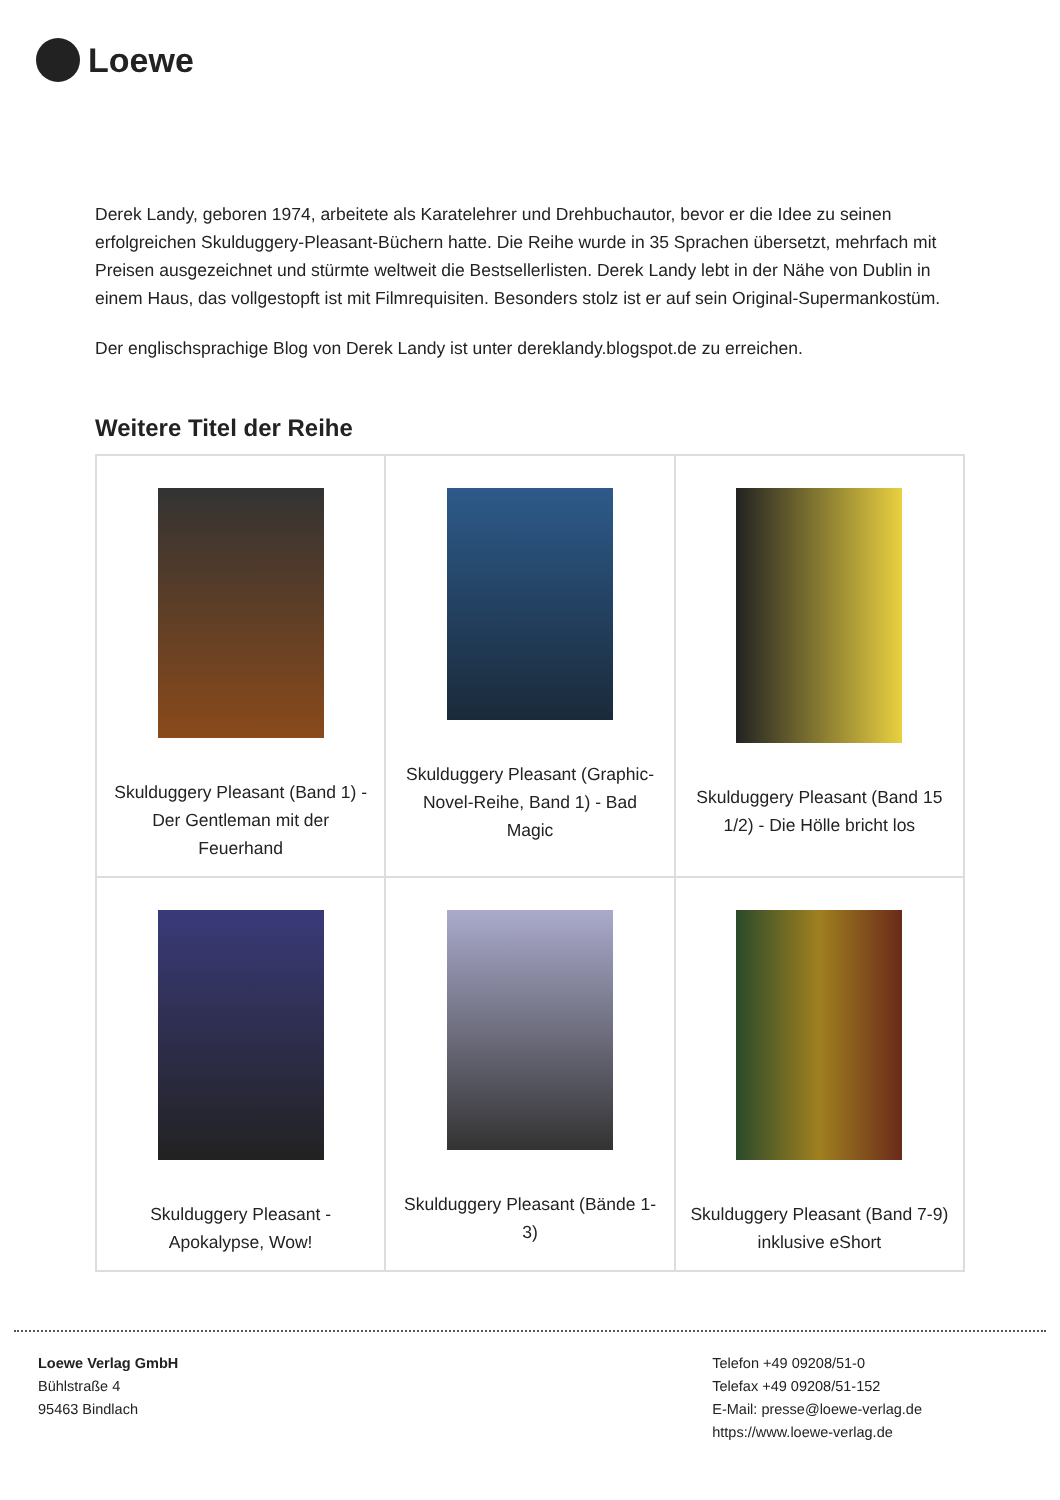Loewe
Derek Landy, geboren 1974, arbeitete als Karatelehrer und Drehbuchautor, bevor er die Idee zu seinen erfolgreichen Skulduggery-Pleasant-Büchern hatte. Die Reihe wurde in 35 Sprachen übersetzt, mehrfach mit Preisen ausgezeichnet und stürmte weltweit die Bestsellerlisten. Derek Landy lebt in der Nähe von Dublin in einem Haus, das vollgestopft ist mit Filmrequisiten. Besonders stolz ist er auf sein Original-Supermankostüm.
Der englischsprachige Blog von Derek Landy ist unter dereklandy.blogspot.de zu erreichen.
Weitere Titel der Reihe
| Skulduggery Pleasant (Band 1) - Der Gentleman mit der Feuerhand | Skulduggery Pleasant (Graphic-Novel-Reihe, Band 1) - Bad Magic | Skulduggery Pleasant (Band 15 1/2) - Die Hölle bricht los |
| Skulduggery Pleasant - Apokalypse, Wow! | Skulduggery Pleasant (Bände 1-3) | Skulduggery Pleasant (Band 7-9) inklusive eShort |
Loewe Verlag GmbH
Bühlstraße 4
95463 Bindlach
Telefon +49 09208/51-0
Telefax +49 09208/51-152
E-Mail: presse@loewe-verlag.de
https://www.loewe-verlag.de